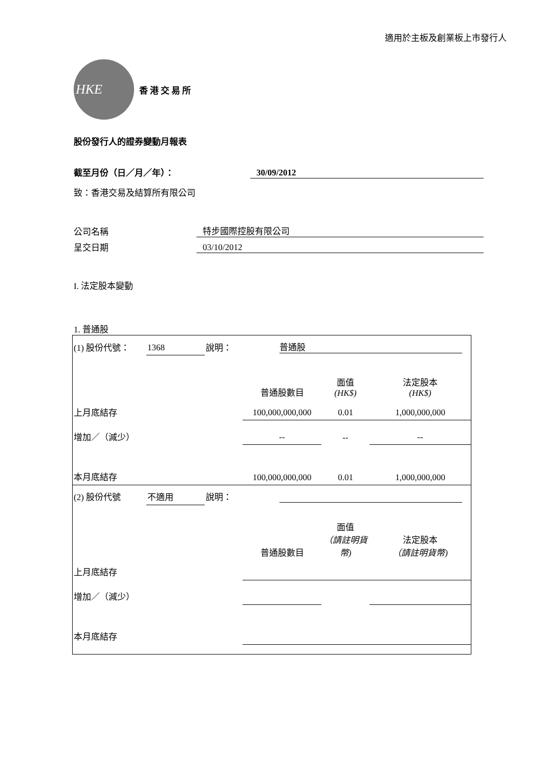適用於主板及創業板上市發行人
HKE
香港交易所
股份發行人的證券變動月報表
截至月份（日／月／年）： 30/09/2012
致：香港交易及結算所有限公司
公司名稱 特步國際控股有限公司
呈交日期 03/10/2012
I. 法定股本變動
1. 普通股
| (1) 股份代號： | 1368 | 說明： | 普通股 | | |
| | | | 普通股數目 | 面值 (HK$) | 法定股本 (HK$) |
| 上月底結存 | | | 100,000,000,000 | 0.01 | 1,000,000,000 |
| 增加／（減少） | | | -- | -- | -- |
| 本月底結存 | | | 100,000,000,000 | 0.01 | 1,000,000,000 |
| (2) 股份代號 | 不適用 | 說明： | | | |
| | | | 普通股數目 | 面值 （請註明貨幣) | 法定股本 （請註明貨幣) |
| 上月底結存 | | | | | |
| 增加／（減少） | | | | | |
| 本月底結存 | | | | | |